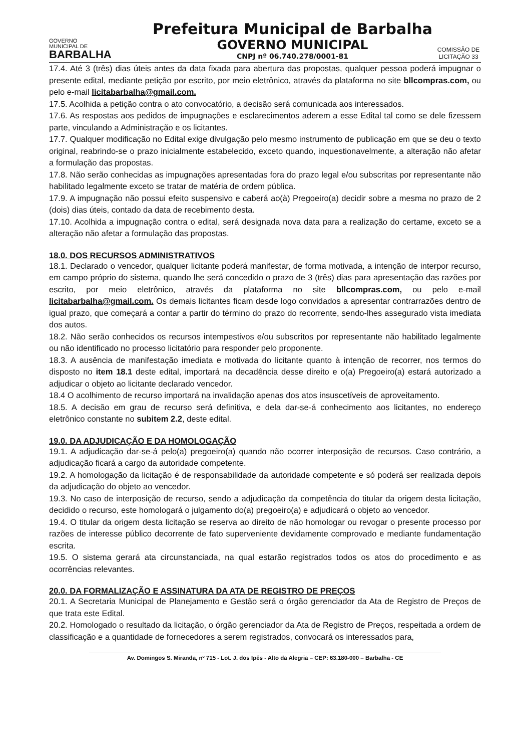GOVERNO
MUNICIPAL DE
BARBALHA
Prefeitura Municipal de Barbalha
GOVERNO MUNICIPAL
CNPJ nº 06.740.278/0001-81
COMISSÃO DE LICITAÇÃO 33
17.4. Até 3 (três) dias úteis antes da data fixada para abertura das propostas, qualquer pessoa poderá impugnar o presente edital, mediante petição por escrito, por meio eletrônico, através da plataforma no site bllcompras.com, ou pelo e-mail licitabarbalha@gmail.com.
17.5. Acolhida a petição contra o ato convocatório, a decisão será comunicada aos interessados.
17.6. As respostas aos pedidos de impugnações e esclarecimentos aderem a esse Edital tal como se dele fizessem parte, vinculando a Administração e os licitantes.
17.7. Qualquer modificação no Edital exige divulgação pelo mesmo instrumento de publicação em que se deu o texto original, reabrindo-se o prazo inicialmente estabelecido, exceto quando, inquestionavelmente, a alteração não afetar a formulação das propostas.
17.8. Não serão conhecidas as impugnações apresentadas fora do prazo legal e/ou subscritas por representante não habilitado legalmente exceto se tratar de matéria de ordem pública.
17.9. A impugnação não possui efeito suspensivo e caberá ao(à) Pregoeiro(a) decidir sobre a mesma no prazo de 2 (dois) dias úteis, contado da data de recebimento desta.
17.10. Acolhida a impugnação contra o edital, será designada nova data para a realização do certame, exceto se a alteração não afetar a formulação das propostas.
18.0. DOS RECURSOS ADMINISTRATIVOS
18.1. Declarado o vencedor, qualquer licitante poderá manifestar, de forma motivada, a intenção de interpor recurso, em campo próprio do sistema, quando lhe será concedido o prazo de 3 (três) dias para apresentação das razões por escrito, por meio eletrônico, através da plataforma no site bllcompras.com, ou pelo e-mail licitabarbalha@gmail.com. Os demais licitantes ficam desde logo convidados a apresentar contrarrazões dentro de igual prazo, que começará a contar a partir do término do prazo do recorrente, sendo-lhes assegurado vista imediata dos autos.
18.2. Não serão conhecidos os recursos intempestivos e/ou subscritos por representante não habilitado legalmente ou não identificado no processo licitatório para responder pelo proponente.
18.3. A ausência de manifestação imediata e motivada do licitante quanto à intenção de recorrer, nos termos do disposto no item 18.1 deste edital, importará na decadência desse direito e o(a) Pregoeiro(a) estará autorizado a adjudicar o objeto ao licitante declarado vencedor.
18.4 O acolhimento de recurso importará na invalidação apenas dos atos insuscetíveis de aproveitamento.
18.5. A decisão em grau de recurso será definitiva, e dela dar-se-á conhecimento aos licitantes, no endereço eletrônico constante no subitem 2.2, deste edital.
19.0. DA ADJUDICAÇÃO E DA HOMOLOGAÇÃO
19.1. A adjudicação dar-se-á pelo(a) pregoeiro(a) quando não ocorrer interposição de recursos. Caso contrário, a adjudicação ficará a cargo da autoridade competente.
19.2. A homologação da licitação é de responsabilidade da autoridade competente e só poderá ser realizada depois da adjudicação do objeto ao vencedor.
19.3. No caso de interposição de recurso, sendo a adjudicação da competência do titular da origem desta licitação, decidido o recurso, este homologará o julgamento do(a) pregoeiro(a) e adjudicará o objeto ao vencedor.
19.4. O titular da origem desta licitação se reserva ao direito de não homologar ou revogar o presente processo por razões de interesse público decorrente de fato superveniente devidamente comprovado e mediante fundamentação escrita.
19.5. O sistema gerará ata circunstanciada, na qual estarão registrados todos os atos do procedimento e as ocorrências relevantes.
20.0. DA FORMALIZAÇÃO E ASSINATURA DA ATA DE REGISTRO DE PREÇOS
20.1. A Secretaria Municipal de Planejamento e Gestão será o órgão gerenciador da Ata de Registro de Preços de que trata este Edital.
20.2. Homologado o resultado da licitação, o órgão gerenciador da Ata de Registro de Preços, respeitada a ordem de classificação e a quantidade de fornecedores a serem registrados, convocará os interessados para,
Av. Domingos S. Miranda, nº 715 - Lot. J. dos Ipês - Alto da Alegria – CEP: 63.180-000 – Barbalha - CE